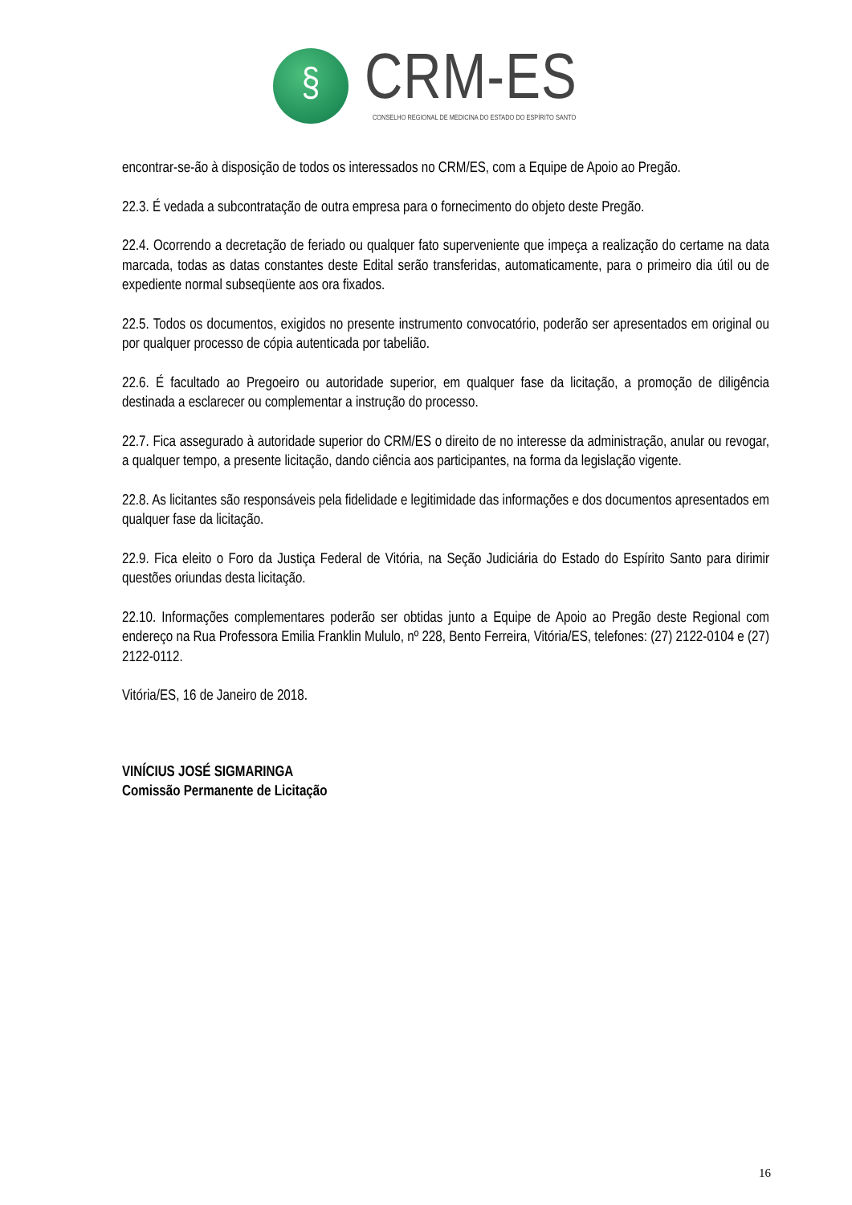§
CRM-ES
CONSELHO REGIONAL DE MEDICINA DO ESTADO DO ESPÍRITO SANTO
encontrar-se-ão à disposição de todos os interessados no CRM/ES, com a Equipe de Apoio ao Pregão.
22.3. É vedada a subcontratação de outra empresa para o fornecimento do objeto deste Pregão.
22.4. Ocorrendo a decretação de feriado ou qualquer fato superveniente que impeça a realização do certame na data marcada, todas as datas constantes deste Edital serão transferidas, automaticamente, para o primeiro dia útil ou de expediente normal subseqüente aos ora fixados.
22.5. Todos os documentos, exigidos no presente instrumento convocatório, poderão ser apresentados em original ou por qualquer processo de cópia autenticada por tabelião.
22.6. É facultado ao Pregoeiro ou autoridade superior, em qualquer fase da licitação, a promoção de diligência destinada a esclarecer ou complementar a instrução do processo.
22.7. Fica assegurado à autoridade superior do CRM/ES o direito de no interesse da administração, anular ou revogar, a qualquer tempo, a presente licitação, dando ciência aos participantes, na forma da legislação vigente.
22.8. As licitantes são responsáveis pela fidelidade e legitimidade das informações e dos documentos apresentados em qualquer fase da licitação.
22.9. Fica eleito o Foro da Justiça Federal de Vitória, na Seção Judiciária do Estado do Espírito Santo para dirimir questões oriundas desta licitação.
22.10. Informações complementares poderão ser obtidas junto a Equipe de Apoio ao Pregão deste Regional com endereço na Rua Professora Emilia Franklin Mululo, nº 228, Bento Ferreira, Vitória/ES, telefones: (27) 2122-0104 e (27) 2122-0112.
Vitória/ES, 16 de Janeiro de 2018.
VINÍCIUS JOSÉ SIGMARINGA
Comissão Permanente de Licitação
16